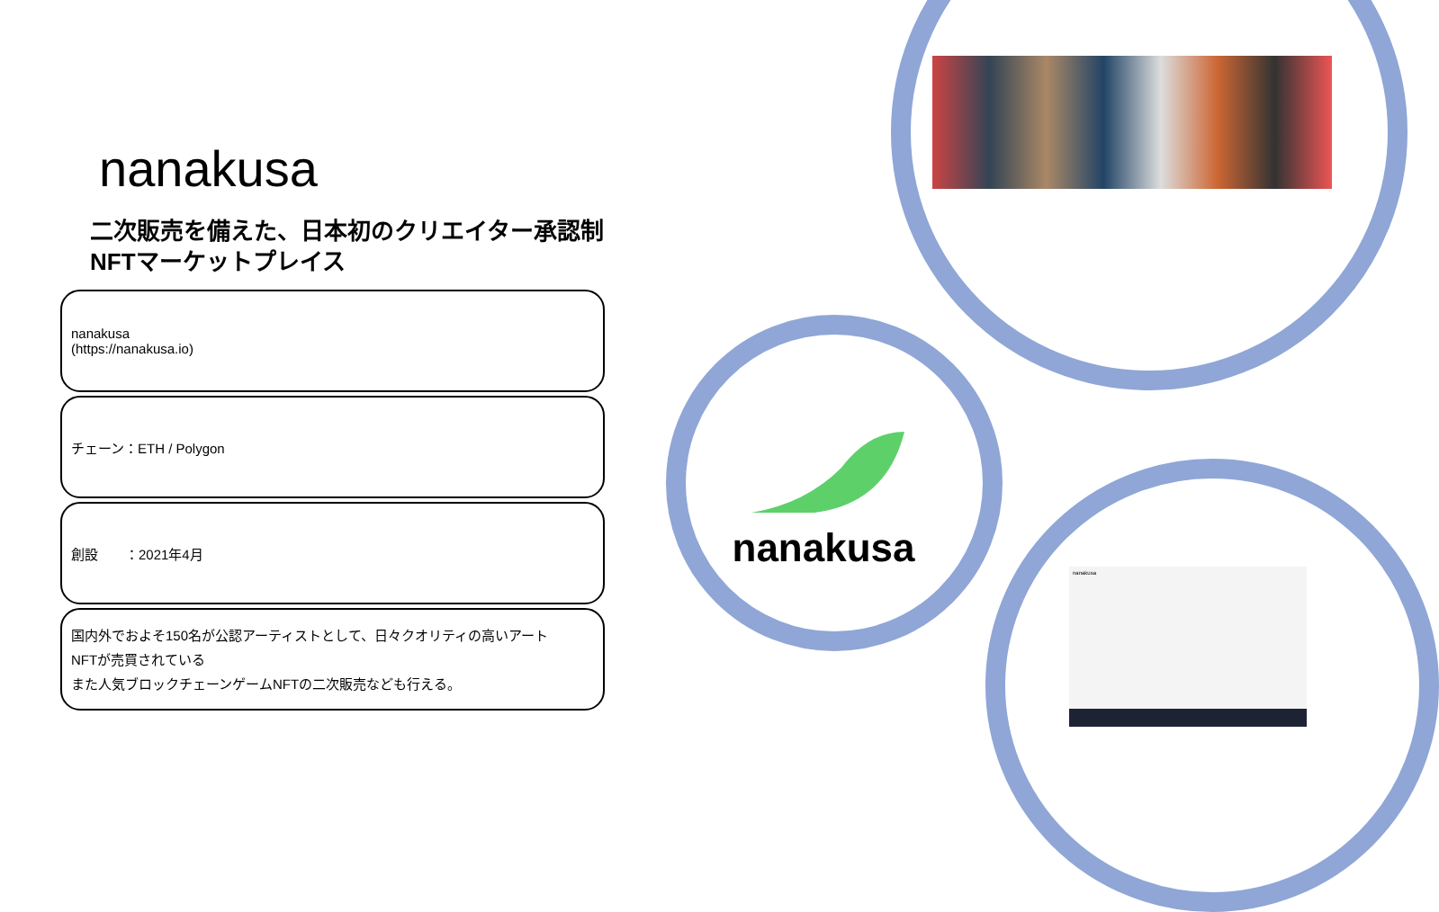nanakusa
nanakusa
nanakusa
二次販売を備えた、日本初のクリエイター承認制NFTマーケットプレイス
nanakusa
(https://nanakusa.io)
チェーン：ETH / Polygon
創設　　：2021年4月
国内外でおよそ150名が公認アーティストとして、日々クオリティの高いアート
NFTが売買されている
また人気ブロックチェーンゲームNFTの二次販売なども行える。